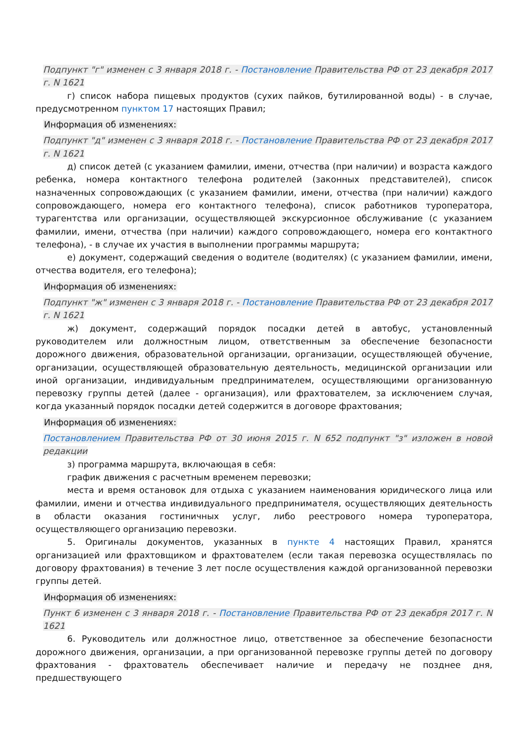Подпункт "г" изменен с 3 января 2018 г. - Постановление Правительства РФ от 23 декабря 2017 г. N 1621
г) список набора пищевых продуктов (сухих пайков, бутилированной воды) - в случае, предусмотренном пунктом 17 настоящих Правил;
Информация об изменениях:
Подпункт "д" изменен с 3 января 2018 г. - Постановление Правительства РФ от 23 декабря 2017 г. N 1621
д) список детей (с указанием фамилии, имени, отчества (при наличии) и возраста каждого ребенка, номера контактного телефона родителей (законных представителей), список назначенных сопровождающих (с указанием фамилии, имени, отчества (при наличии) каждого сопровождающего, номера его контактного телефона), список работников туроператора, турагентства или организации, осуществляющей экскурсионное обслуживание (с указанием фамилии, имени, отчества (при наличии) каждого сопровождающего, номера его контактного телефона), - в случае их участия в выполнении программы маршрута;
е) документ, содержащий сведения о водителе (водителях) (с указанием фамилии, имени, отчества водителя, его телефона);
Информация об изменениях:
Подпункт "ж" изменен с 3 января 2018 г. - Постановление Правительства РФ от 23 декабря 2017 г. N 1621
ж) документ, содержащий порядок посадки детей в автобус, установленный руководителем или должностным лицом, ответственным за обеспечение безопасности дорожного движения, образовательной организации, организации, осуществляющей обучение, организации, осуществляющей образовательную деятельность, медицинской организации или иной организации, индивидуальным предпринимателем, осуществляющими организованную перевозку группы детей (далее - организация), или фрахтователем, за исключением случая, когда указанный порядок посадки детей содержится в договоре фрахтования;
Информация об изменениях:
Постановлением Правительства РФ от 30 июня 2015 г. N 652 подпункт "з" изложен в новой редакции
з) программа маршрута, включающая в себя:
график движения с расчетным временем перевозки;
места и время остановок для отдыха с указанием наименования юридического лица или фамилии, имени и отчества индивидуального предпринимателя, осуществляющих деятельность в области оказания гостиничных услуг, либо реестрового номера туроператора, осуществляющего организацию перевозки.
5. Оригиналы документов, указанных в пункте 4 настоящих Правил, хранятся организацией или фрахтовщиком и фрахтователем (если такая перевозка осуществлялась по договору фрахтования) в течение 3 лет после осуществления каждой организованной перевозки группы детей.
Информация об изменениях:
Пункт 6 изменен с 3 января 2018 г. - Постановление Правительства РФ от 23 декабря 2017 г. N 1621
6. Руководитель или должностное лицо, ответственное за обеспечение безопасности дорожного движения, организации, а при организованной перевозке группы детей по договору фрахтования - фрахтователь обеспечивает наличие и передачу не позднее дня, предшествующего